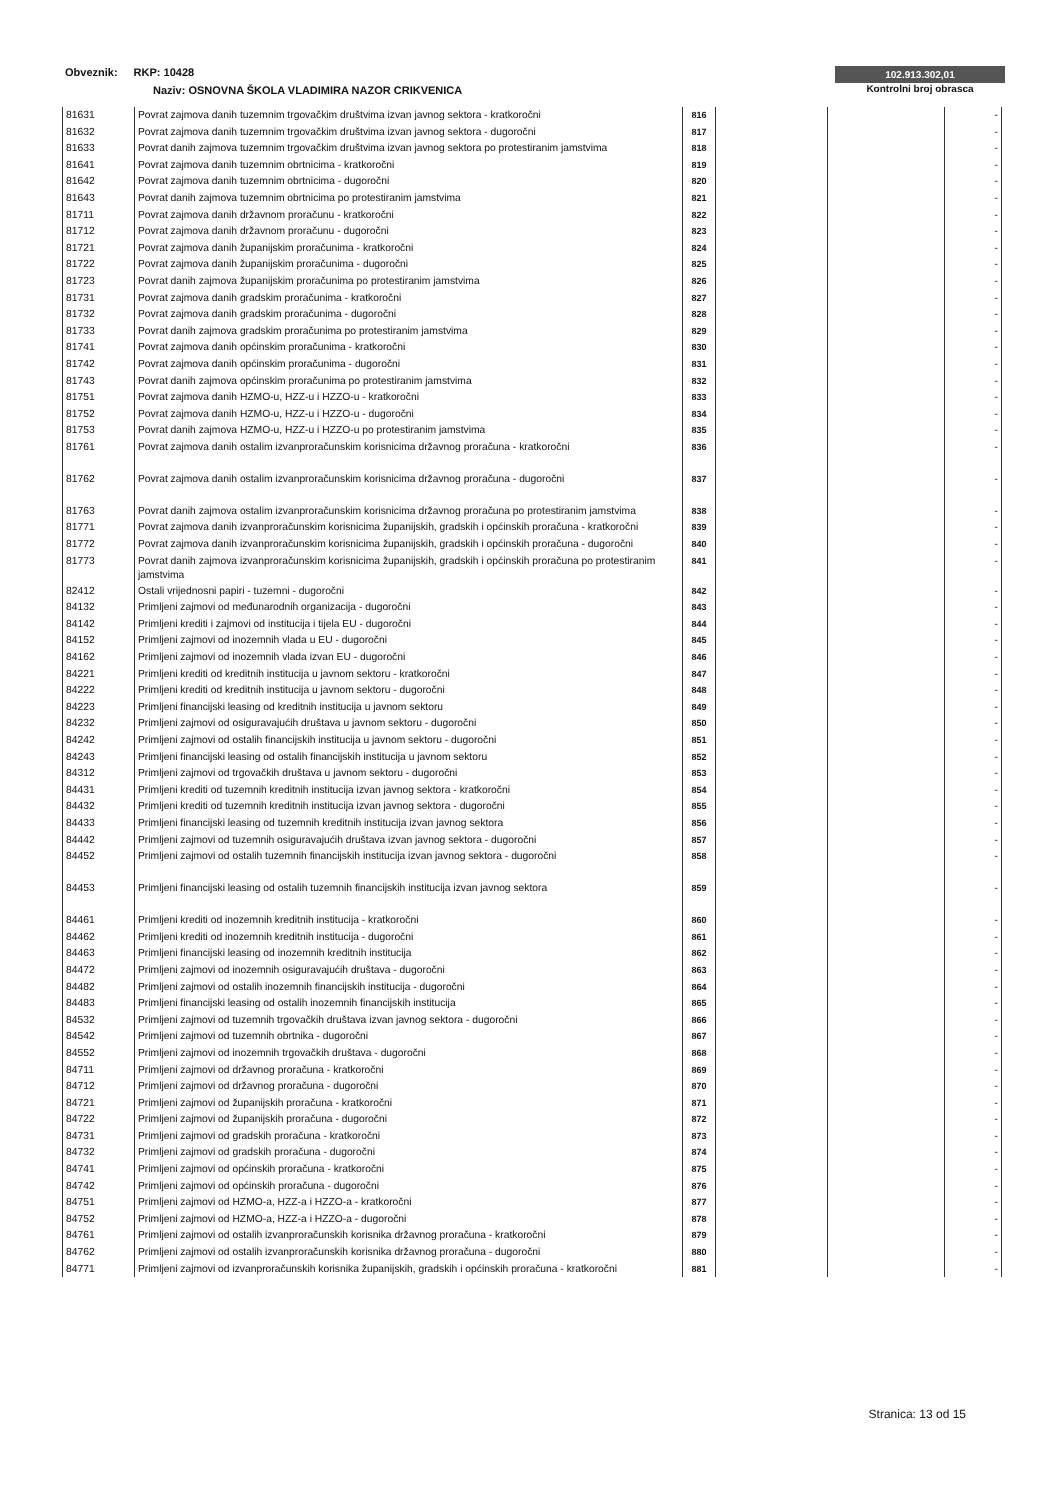Obveznik: RKP: 10428
Naziv: OSNOVNA ŠKOLA VLADIMIRA NAZOR CRIKVENICA
102.913.302,01
Kontrolni broj obrasca
| 81631 | Povrat zajmova danih tuzemnim trgovačkim društvima izvan javnog sektora - kratkoročni | 816 | | | - |
| 81632 | Povrat zajmova danih tuzemnim trgovačkim društvima izvan javnog sektora - dugoročni | 817 | | | - |
| 81633 | Povrat danih zajmova tuzemnim trgovačkim društvima izvan javnog sektora po protestiranim jamstvima | 818 | | | - |
| 81641 | Povrat zajmova danih tuzemnim obrtnicima - kratkoročni | 819 | | | - |
| 81642 | Povrat zajmova danih tuzemnim obrtnicima - dugoročni | 820 | | | - |
| 81643 | Povrat danih zajmova tuzemnim obrtnicima po protestiranim jamstvima | 821 | | | - |
| 81711 | Povrat zajmova danih državnom proračunu - kratkoročni | 822 | | | - |
| 81712 | Povrat zajmova danih državnom proračunu - dugoročni | 823 | | | - |
| 81721 | Povrat zajmova danih županijskim proračunima - kratkoročni | 824 | | | - |
| 81722 | Povrat zajmova danih županijskim proračunima - dugoročni | 825 | | | - |
| 81723 | Povrat danih zajmova županijskim proračunima po protestiranim jamstvima | 826 | | | - |
| 81731 | Povrat zajmova danih gradskim proračunima - kratkoročni | 827 | | | - |
| 81732 | Povrat zajmova danih gradskim proračunima - dugoročni | 828 | | | - |
| 81733 | Povrat danih zajmova gradskim proračunima po protestiranim jamstvima | 829 | | | - |
| 81741 | Povrat zajmova danih općinskim proračunima - kratkoročni | 830 | | | - |
| 81742 | Povrat zajmova danih općinskim proračunima - dugoročni | 831 | | | - |
| 81743 | Povrat danih zajmova općinskim proračunima po protestiranim jamstvima | 832 | | | - |
| 81751 | Povrat zajmova danih HZMO-u, HZZ-u i HZZO-u - kratkoročni | 833 | | | - |
| 81752 | Povrat zajmova danih HZMO-u, HZZ-u i HZZO-u - dugoročni | 834 | | | - |
| 81753 | Povrat danih zajmova HZMO-u, HZZ-u i HZZO-u po protestiranim jamstvima | 835 | | | - |
| 81761 | Povrat zajmova danih ostalim izvanproračunskim korisnicima državnog proračuna - kratkoročni | 836 | | | - |
| 81762 | Povrat zajmova danih ostalim izvanproračunskim korisnicima državnog proračuna - dugoročni | 837 | | | - |
| 81763 | Povrat danih zajmova ostalim izvanproračunskim korisnicima državnog proračuna po protestiranim jamstvima | 838 | | | - |
| 81771 | Povrat zajmova danih izvanproračunskim korisnicima županijskih, gradskih i općinskih proračuna - kratkoročni | 839 | | | - |
| 81772 | Povrat zajmova danih izvanproračunskim korisnicima županijskih, gradskih i općinskih proračuna - dugoročni | 840 | | | - |
| 81773 | Povrat danih zajmova izvanproračunskim korisnicima županijskih, gradskih i općinskih proračuna po protestiranim jamstvima | 841 | | | - |
| 82412 | Ostali vrijednosni papiri - tuzemni - dugoročni | 842 | | | - |
| 84132 | Primljeni zajmovi od međunarodnih organizacija - dugoročni | 843 | | | - |
| 84142 | Primljeni krediti i zajmovi od institucija i tijela EU - dugoročni | 844 | | | - |
| 84152 | Primljeni zajmovi od inozemnih vlada u EU - dugoročni | 845 | | | - |
| 84162 | Primljeni zajmovi od inozemnih vlada izvan EU - dugoročni | 846 | | | - |
| 84221 | Primljeni krediti od kreditnih institucija u javnom sektoru - kratkoročni | 847 | | | - |
| 84222 | Primljeni krediti od kreditnih institucija u javnom sektoru - dugoročni | 848 | | | - |
| 84223 | Primljeni financijski leasing od kreditnih institucija u javnom sektoru | 849 | | | - |
| 84232 | Primljeni zajmovi od osiguravajućih društava u javnom sektoru - dugoročni | 850 | | | - |
| 84242 | Primljeni zajmovi od ostalih financijskih institucija u javnom sektoru - dugoročni | 851 | | | - |
| 84243 | Primljeni financijski leasing od ostalih financijskih institucija u javnom sektoru | 852 | | | - |
| 84312 | Primljeni zajmovi od trgovačkih društava u javnom sektoru - dugoročni | 853 | | | - |
| 84431 | Primljeni krediti od tuzemnih kreditnih institucija izvan javnog sektora - kratkoročni | 854 | | | - |
| 84432 | Primljeni krediti od tuzemnih kreditnih institucija izvan javnog sektora - dugoročni | 855 | | | - |
| 84433 | Primljeni financijski leasing od tuzemnih kreditnih institucija izvan javnog sektora | 856 | | | - |
| 84442 | Primljeni zajmovi od tuzemnih osiguravajućih društava izvan javnog sektora - dugoročni | 857 | | | - |
| 84452 | Primljeni zajmovi od ostalih tuzemnih financijskih institucija izvan javnog sektora - dugoročni | 858 | | | - |
| 84453 | Primljeni financijski leasing od ostalih tuzemnih financijskih institucija izvan javnog sektora | 859 | | | - |
| 84461 | Primljeni krediti od inozemnih kreditnih institucija - kratkoročni | 860 | | | - |
| 84462 | Primljeni krediti od inozemnih kreditnih institucija - dugoročni | 861 | | | - |
| 84463 | Primljeni financijski leasing od inozemnih kreditnih institucija | 862 | | | - |
| 84472 | Primljeni zajmovi od inozemnih osiguravajućih društava - dugoročni | 863 | | | - |
| 84482 | Primljeni zajmovi od ostalih inozemnih financijskih institucija - dugoročni | 864 | | | - |
| 84483 | Primljeni financijski leasing od ostalih inozemnih financijskih institucija | 865 | | | - |
| 84532 | Primljeni zajmovi od tuzemnih trgovačkih društava izvan javnog sektora - dugoročni | 866 | | | - |
| 84542 | Primljeni zajmovi od tuzemnih obrtnika - dugoročni | 867 | | | - |
| 84552 | Primljeni zajmovi od inozemnih trgovačkih društava - dugoročni | 868 | | | - |
| 84711 | Primljeni zajmovi od državnog proračuna - kratkoročni | 869 | | | - |
| 84712 | Primljeni zajmovi od državnog proračuna - dugoročni | 870 | | | - |
| 84721 | Primljeni zajmovi od županijskih proračuna - kratkoročni | 871 | | | - |
| 84722 | Primljeni zajmovi od županijskih proračuna - dugoročni | 872 | | | - |
| 84731 | Primljeni zajmovi od gradskih proračuna - kratkoročni | 873 | | | - |
| 84732 | Primljeni zajmovi od gradskih proračuna - dugoročni | 874 | | | - |
| 84741 | Primljeni zajmovi od općinskih proračuna - kratkoročni | 875 | | | - |
| 84742 | Primljeni zajmovi od općinskih proračuna - dugoročni | 876 | | | - |
| 84751 | Primljeni zajmovi od HZMO-a, HZZ-a i HZZO-a - kratkoročni | 877 | | | - |
| 84752 | Primljeni zajmovi od HZMO-a, HZZ-a i HZZO-a - dugoročni | 878 | | | - |
| 84761 | Primljeni zajmovi od ostalih izvanproračunskih korisnika državnog proračuna - kratkoročni | 879 | | | - |
| 84762 | Primljeni zajmovi od ostalih izvanproračunskih korisnika državnog proračuna - dugoročni | 880 | | | - |
| 84771 | Primljeni zajmovi od izvanproračunskih korisnika županijskih, gradskih i općinskih proračuna - kratkoročni | 881 | | | - |
Stranica: 13 od 15